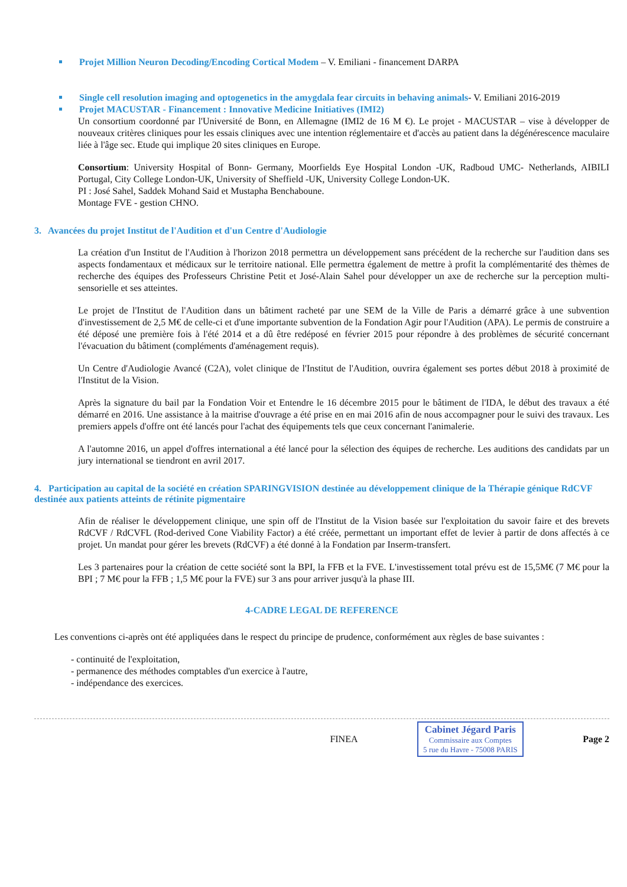Projet Million Neuron Decoding/Encoding Cortical Modem – V. Emiliani - financement DARPA
Single cell resolution imaging and optogenetics in the amygdala fear circuits in behaving animals- V. Emiliani 2016-2019
Projet MACUSTAR - Financement : Innovative Medicine Initiatives (IMI2)
Un consortium coordonné par l'Université de Bonn, en Allemagne (IMI2 de 16 M €). Le projet - MACUSTAR – vise à développer de nouveaux critères cliniques pour les essais cliniques avec une intention réglementaire et d'accès au patient dans la dégénérescence maculaire liée à l'âge sec. Etude qui implique 20 sites cliniques en Europe.
Consortium: University Hospital of Bonn- Germany, Moorfields Eye Hospital London -UK, Radboud UMC- Netherlands, AIBILI Portugal, City College London-UK, University of Sheffield -UK, University College London-UK.
PI : José Sahel, Saddek Mohand Said et Mustapha Benchaboune.
Montage FVE - gestion CHNO.
3. Avancées du projet Institut de l'Audition et d'un Centre d'Audiologie
La création d'un Institut de l'Audition à l'horizon 2018 permettra un développement sans précédent de la recherche sur l'audition dans ses aspects fondamentaux et médicaux sur le territoire national. Elle permettra également de mettre à profit la complémentarité des thèmes de recherche des équipes des Professeurs Christine Petit et José-Alain Sahel pour développer un axe de recherche sur la perception multi-sensorielle et ses atteintes.
Le projet de l'Institut de l'Audition dans un bâtiment racheté par une SEM de la Ville de Paris a démarré grâce à une subvention d'investissement de 2,5 M€ de celle-ci et d'une importante subvention de la Fondation Agir pour l'Audition (APA). Le permis de construire a été déposé une première fois à l'été 2014 et a dû être redéposé en février 2015 pour répondre à des problèmes de sécurité concernant l'évacuation du bâtiment (compléments d'aménagement requis).
Un Centre d'Audiologie Avancé (C2A), volet clinique de l'Institut de l'Audition, ouvrira également ses portes début 2018 à proximité de l'Institut de la Vision.
Après la signature du bail par la Fondation Voir et Entendre le 16 décembre 2015 pour le bâtiment de l'IDA, le début des travaux a été démarré en 2016. Une assistance à la maitrise d'ouvrage a été prise en en mai 2016 afin de nous accompagner pour le suivi des travaux. Les premiers appels d'offre ont été lancés pour l'achat des équipements tels que ceux concernant l'animalerie.
A l'automne 2016, un appel d'offres international a été lancé pour la sélection des équipes de recherche. Les auditions des candidats par un jury international se tiendront en avril 2017.
4. Participation au capital de la société en création SPARINGVISION destinée au développement clinique de la Thérapie génique RdCVF destinée aux patients atteints de rétinite pigmentaire
Afin de réaliser le développement clinique, une spin off de l'Institut de la Vision basée sur l'exploitation du savoir faire et des brevets RdCVF / RdCVFL (Rod-derived Cone Viability Factor) a été créée, permettant un important effet de levier à partir de dons affectés à ce projet. Un mandat pour gérer les brevets (RdCVF) a été donné à la Fondation par Inserm-transfert.
Les 3 partenaires pour la création de cette société sont la BPI, la FFB et la FVE. L'investissement total prévu est de 15,5M€ (7 M€ pour la BPI ; 7 M€ pour la FFB ; 1,5 M€ pour la FVE) sur 3 ans pour arriver jusqu'à la phase III.
4-CADRE LEGAL DE REFERENCE
Les conventions ci-après ont été appliquées dans le respect du principe de prudence, conformément aux règles de base suivantes :
- continuité de l'exploitation,
- permanence des méthodes comptables d'un exercice à l'autre,
- indépendance des exercices.
FINEA
Cabinet Jégard Paris
Commissaire aux Comptes
5 rue du Havre - 75008 PARIS
Page 2